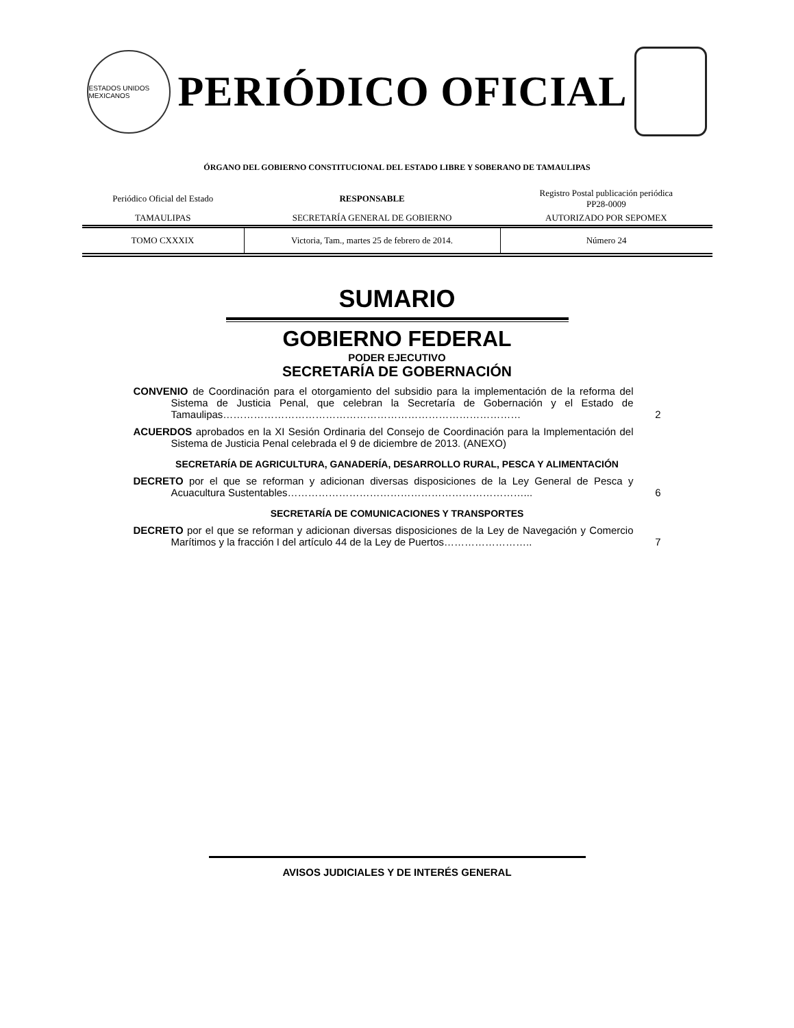ESTADOS UNIDOS MEXICANOS
PERIÓDICO OFICIAL
ÓRGANO DEL GOBIERNO CONSTITUCIONAL DEL ESTADO LIBRE Y SOBERANO DE TAMAULIPAS
| Periódico Oficial del Estado | RESPONSABLE | Registro Postal publicación periódica PP28-0009 |
| TAMAULIPAS | SECRETARÍA GENERAL DE GOBIERNO | AUTORIZADO POR SEPOMEX |
| TOMO CXXXIX | Victoria, Tam., martes 25 de febrero de 2014. | Número 24 |
SUMARIO
GOBIERNO FEDERAL
PODER EJECUTIVO
SECRETARÍA DE GOBERNACIÓN
CONVENIO de Coordinación para el otorgamiento del subsidio para la implementación de la reforma del Sistema de Justicia Penal, que celebran la Secretaría de Gobernación y el Estado de Tamaulipas……………………………………………………………………………
2
ACUERDOS aprobados en la XI Sesión Ordinaria del Consejo de Coordinación para la Implementación del Sistema de Justicia Penal celebrada el 9 de diciembre de 2013. (ANEXO)
SECRETARÍA DE AGRICULTURA, GANADERÍA, DESARROLLO RURAL, PESCA Y ALIMENTACIÓN
DECRETO por el que se reforman y adicionan diversas disposiciones de la Ley General de Pesca y Acuacultura Sustentables……………………………………………………………...
6
SECRETARÍA DE COMUNICACIONES Y TRANSPORTES
DECRETO por el que se reforman y adicionan diversas disposiciones de la Ley de Navegación y Comercio Marítimos y la fracción I del artículo 44 de la Ley de Puertos……………………..
7
AVISOS JUDICIALES Y DE INTERÉS GENERAL